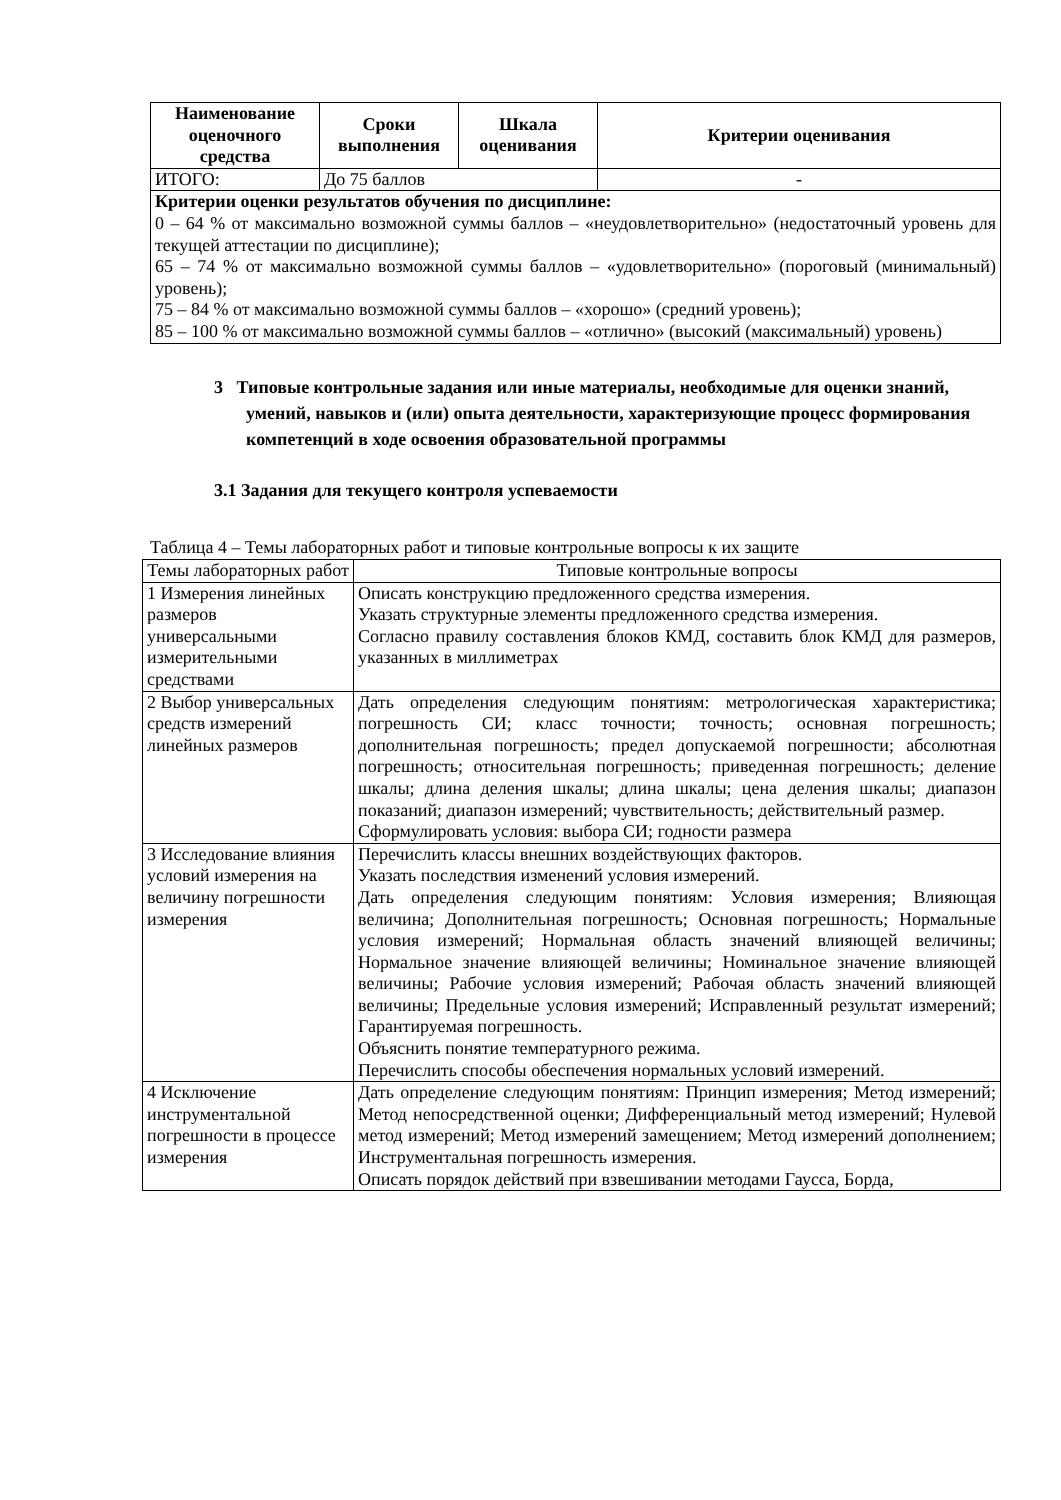| Наименование оценочного средства | Сроки выполнения | Шкала оценивания | Критерии оценивания |
| --- | --- | --- | --- |
| ИТОГО: | До 75 баллов | | - |
| Критерии оценки результатов обучения по дисциплине: 0 – 64 % от максимально возможной суммы баллов – «неудовлетворительно» (недостаточный уровень для текущей аттестации по дисциплине); 65 – 74 % от максимально возможной суммы баллов – «удовлетворительно» (пороговый (минимальный) уровень); 75 – 84 % от максимально возможной суммы баллов – «хорошо» (средний уровень); 85 – 100 % от максимально возможной суммы баллов – «отлично» (высокий (максимальный) уровень) | | | |
3 Типовые контрольные задания или иные материалы, необходимые для оценки знаний, умений, навыков и (или) опыта деятельности, характеризующие процесс формирования компетенций в ходе освоения образовательной программы
3.1 Задания для текущего контроля успеваемости
Таблица 4 – Темы лабораторных работ и типовые контрольные вопросы к их защите
| Темы лабораторных работ | Типовые контрольные вопросы |
| 1 Измерения линейных размеров универсальными измерительными средствами | Описать конструкцию предложенного средства измерения. Указать структурные элементы предложенного средства измерения. Согласно правилу составления блоков КМД, составить блок КМД для размеров, указанных в миллиметрах |
| 2 Выбор универсальных средств измерений линейных размеров | Дать определения следующим понятиям: метрологическая характеристика; погрешность СИ; класс точности; точность; основная погрешность; дополнительная погрешность; предел допускаемой погрешности; абсолютная погрешность; относительная погрешность; приведенная погрешность; деление шкалы; длина деления шкалы; длина шкалы; цена деления шкалы; диапазон показаний; диапазон измерений; чувствительность; действительный размер. Сформулировать условия: выбора СИ; годности размера |
| 3 Исследование влияния условий измерения на величину погрешности измерения | Перечислить классы внешних воздействующих факторов. Указать последствия изменений условия измерений. Дать определения следующим понятиям: Условия измерения; Влияющая величина; Дополнительная погрешность; Основная погрешность; Нормальные условия измерений; Нормальная область значений влияющей величины; Нормальное значение влияющей величины; Номинальное значение влияющей величины; Рабочие условия измерений; Рабочая область значений влияющей величины; Предельные условия измерений; Исправленный результат измерений; Гарантируемая погрешность. Объяснить понятие температурного режима. Перечислить способы обеспечения нормальных условий измерений. |
| 4 Исключение инструментальной погрешности в процессе измерения | Дать определение следующим понятиям: Принцип измерения; Метод измерений; Метод непосредственной оценки; Дифференциальный метод измерений; Нулевой метод измерений; Метод измерений замещением; Метод измерений дополнением; Инструментальная погрешность измерения. Описать порядок действий при взвешивании методами Гаусса, Борда, |